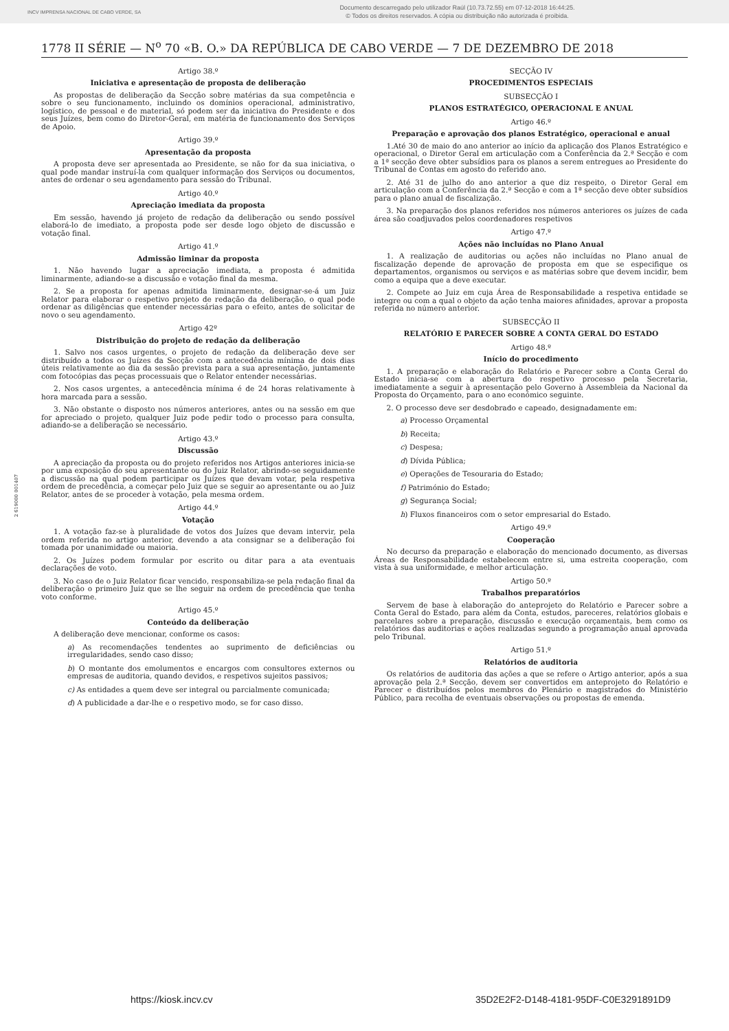INCV IMPRENSA NACIONAL DE CABO VERDE, SA
Documento descarregado pelo utilizador Raúl (10.73.72.55) em 07-12-2018 16:44:25.
© Todos os direitos reservados. A cópia ou distribuição não autorizada é proibida.
1778 II SÉRIE — N<sup>o</sup> 70 «B. O.» DA REPÚBLICA DE CABO VERDE — 7 DE DEZEMBRO DE 2018
2 619000 001407
Artigo 38.º
Iniciativa e apresentação de proposta de deliberação
As propostas de deliberação da Secção sobre matérias da sua competência e sobre o seu funcionamento, incluindo os domínios operacional, administrativo, logístico, de pessoal e de material, só podem ser da iniciativa do Presidente e dos seus Juízes, bem como do Diretor-Geral, em matéria de funcionamento dos Serviços de Apoio.
Artigo 39.º
Apresentação da proposta
A proposta deve ser apresentada ao Presidente, se não for da sua iniciativa, o qual pode mandar instruí-la com qualquer informação dos Serviços ou documentos, antes de ordenar o seu agendamento para sessão do Tribunal.
Artigo 40.º
Apreciação imediata da proposta
Em sessão, havendo já projeto de redação da deliberação ou sendo possível elaborá-lo de imediato, a proposta pode ser desde logo objeto de discussão e votação final.
Artigo 41.º
Admissão liminar da proposta
1. Não havendo lugar a apreciação imediata, a proposta é admitida liminarmente, adiando-se a discussão e votação final da mesma.
2. Se a proposta for apenas admitida liminarmente, designar-se-á um Juiz Relator para elaborar o respetivo projeto de redação da deliberação, o qual pode ordenar as diligências que entender necessárias para o efeito, antes de solicitar de novo o seu agendamento.
Artigo 42º
Distribuição do projeto de redação da deliberação
1. Salvo nos casos urgentes, o projeto de redação da deliberação deve ser distribuído a todos os Juízes da Secção com a antecedência mínima de dois dias úteis relativamente ao dia da sessão prevista para a sua apresentação, juntamente com fotocópias das peças processuais que o Relator entender necessárias.
2. Nos casos urgentes, a antecedência mínima é de 24 horas relativamente à hora marcada para a sessão.
3. Não obstante o disposto nos números anteriores, antes ou na sessão em que for apreciado o projeto, qualquer Juiz pode pedir todo o processo para consulta, adiando-se a deliberação se necessário.
Artigo 43.º
Discussão
A apreciação da proposta ou do projeto referidos nos Artigos anteriores inicia-se por uma exposição do seu apresentante ou do Juiz Relator, abrindo-se seguidamente a discussão na qual podem participar os Juízes que devam votar, pela respetiva ordem de precedência, a começar pelo Juiz que se seguir ao apresentante ou ao Juiz Relator, antes de se proceder à votação, pela mesma ordem.
Artigo 44.º
Votação
1. A votação faz-se à pluralidade de votos dos Juízes que devam intervir, pela ordem referida no artigo anterior, devendo a ata consignar se a deliberação foi tomada por unanimidade ou maioria.
2. Os Juízes podem formular por escrito ou ditar para a ata eventuais declarações de voto.
3. No caso de o Juiz Relator ficar vencido, responsabiliza-se pela redação final da deliberação o primeiro Juiz que se lhe seguir na ordem de precedência que tenha voto conforme.
Artigo 45.º
Conteúdo da deliberação
A deliberação deve mencionar, conforme os casos:
a) As recomendações tendentes ao suprimento de deficiências ou irregularidades, sendo caso disso;
b) O montante dos emolumentos e encargos com consultores externos ou empresas de auditoria, quando devidos, e respetivos sujeitos passivos;
c) As entidades a quem deve ser integral ou parcialmente comunicada;
d) A publicidade a dar-lhe e o respetivo modo, se for caso disso.
SECÇÃO IV
PROCEDIMENTOS ESPECIAIS
SUBSECÇÃO I
PLANOS ESTRATÉGICO, OPERACIONAL E ANUAL
Artigo 46.º
Preparação e aprovação dos planos Estratégico, operacional e anual
1.Até 30 de maio do ano anterior ao início da aplicação dos Planos Estratégico e operacional, o Diretor Geral em articulação com a Conferência da 2.ª Secção e com a 1ª secção deve obter subsídios para os planos a serem entregues ao Presidente do Tribunal de Contas em agosto do referido ano.
2. Até 31 de julho do ano anterior a que diz respeito, o Diretor Geral em articulação com a Conferência da 2.ª Secção e com a 1ª secção deve obter subsídios para o plano anual de fiscalização.
3. Na preparação dos planos referidos nos números anteriores os juízes de cada área são coadjuvados pelos coordenadores respetivos
Artigo 47.º
Ações não incluídas no Plano Anual
1. A realização de auditorias ou ações não incluídas no Plano anual de fiscalização depende de aprovação de proposta em que se especifique os departamentos, organismos ou serviços e as matérias sobre que devem incidir, bem como a equipa que a deve executar.
2. Compete ao Juiz em cuja Área de Responsabilidade a respetiva entidade se integre ou com a qual o objeto da ação tenha maiores afinidades, aprovar a proposta referida no número anterior.
SUBSECÇÃO II
RELATÓRIO E PARECER SOBRE A CONTA GERAL DO ESTADO
Artigo 48.º
Início do procedimento
1. A preparação e elaboração do Relatório e Parecer sobre a Conta Geral do Estado inicia-se com a abertura do respetivo processo pela Secretaria, imediatamente a seguir à apresentação pelo Governo à Assembleia da Nacional da Proposta do Orçamento, para o ano económico seguinte.
2. O processo deve ser desdobrado e capeado, designadamente em:
a) Processo Orçamental
b) Receita;
c) Despesa;
d) Dívida Pública;
e) Operações de Tesouraria do Estado;
f) Património do Estado;
g) Segurança Social;
h) Fluxos financeiros com o setor empresarial do Estado.
Artigo 49.º
Cooperação
No decurso da preparação e elaboração do mencionado documento, as diversas Áreas de Responsabilidade estabelecem entre si, uma estreita cooperação, com vista à sua uniformidade, e melhor articulação.
Artigo 50.º
Trabalhos preparatórios
Servem de base à elaboração do anteprojeto do Relatório e Parecer sobre a Conta Geral do Estado, para além da Conta, estudos, pareceres, relatórios globais e parcelares sobre a preparação, discussão e execução orçamentais, bem como os relatórios das auditorias e ações realizadas segundo a programação anual aprovada pelo Tribunal.
Artigo 51.º
Relatórios de auditoria
Os relatórios de auditoria das ações a que se refere o Artigo anterior, após a sua aprovação pela 2.ª Secção, devem ser convertidos em anteprojeto do Relatório e Parecer e distribuídos pelos membros do Plenário e magistrados do Ministério Público, para recolha de eventuais observações ou propostas de emenda.
https://kiosk.incv.cv 35D2E2F2-D148-4181-95DF-C0E3291891D9